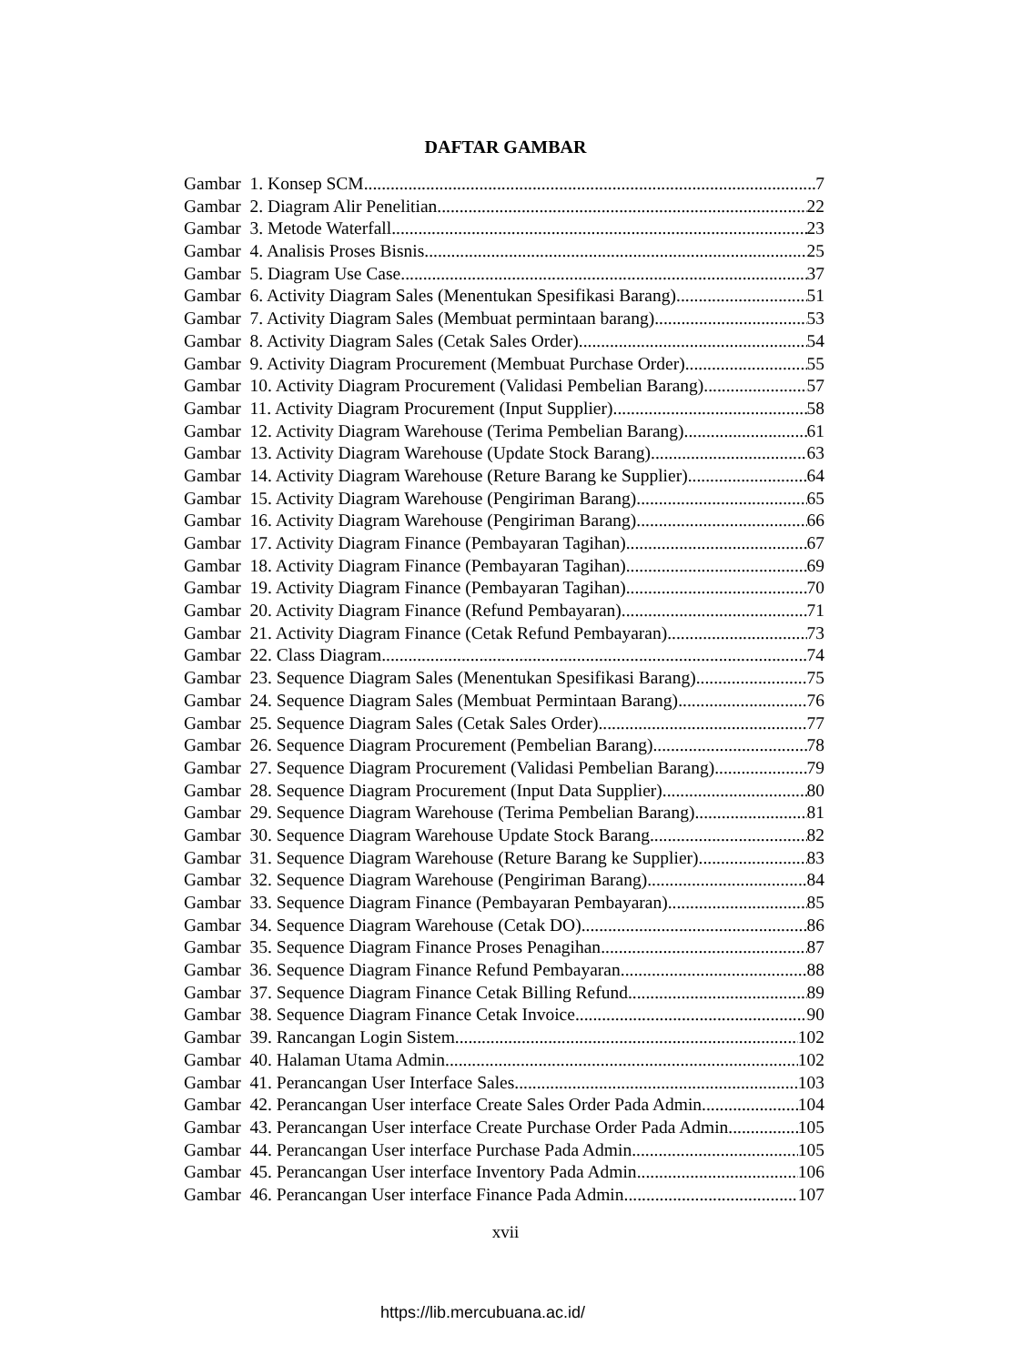DAFTAR GAMBAR
Gambar 1. Konsep SCM 7
Gambar 2. Diagram Alir Penelitian 22
Gambar 3. Metode Waterfall 23
Gambar 4. Analisis Proses Bisnis 25
Gambar 5. Diagram Use Case 37
Gambar 6. Activity Diagram Sales (Menentukan Spesifikasi Barang) 51
Gambar 7. Activity Diagram Sales (Membuat permintaan barang) 53
Gambar 8. Activity Diagram Sales (Cetak Sales Order) 54
Gambar 9. Activity Diagram Procurement (Membuat Purchase Order) 55
Gambar 10. Activity Diagram Procurement (Validasi Pembelian Barang) 57
Gambar 11. Activity Diagram Procurement (Input Supplier) 58
Gambar 12. Activity Diagram Warehouse (Terima Pembelian Barang) 61
Gambar 13. Activity Diagram Warehouse (Update Stock Barang) 63
Gambar 14. Activity Diagram Warehouse (Reture Barang ke Supplier) 64
Gambar 15. Activity Diagram Warehouse (Pengiriman Barang) 65
Gambar 16. Activity Diagram Warehouse (Pengiriman Barang) 66
Gambar 17. Activity Diagram Finance (Pembayaran Tagihan) 67
Gambar 18. Activity Diagram Finance (Pembayaran Tagihan) 69
Gambar 19. Activity Diagram Finance (Pembayaran Tagihan) 70
Gambar 20. Activity Diagram Finance (Refund Pembayaran) 71
Gambar 21. Activity Diagram Finance (Cetak Refund Pembayaran) 73
Gambar 22. Class Diagram 74
Gambar 23. Sequence Diagram Sales (Menentukan Spesifikasi Barang) 75
Gambar 24. Sequence Diagram Sales (Membuat Permintaan Barang) 76
Gambar 25. Sequence Diagram Sales (Cetak Sales Order) 77
Gambar 26. Sequence Diagram Procurement (Pembelian Barang) 78
Gambar 27. Sequence Diagram Procurement (Validasi Pembelian Barang) 79
Gambar 28. Sequence Diagram Procurement (Input Data Supplier) 80
Gambar 29. Sequence Diagram Warehouse (Terima Pembelian Barang) 81
Gambar 30. Sequence Diagram Warehouse Update Stock Barang 82
Gambar 31. Sequence Diagram Warehouse (Reture Barang ke Supplier) 83
Gambar 32. Sequence Diagram Warehouse (Pengiriman Barang) 84
Gambar 33. Sequence Diagram Finance (Pembayaran Pembayaran) 85
Gambar 34. Sequence Diagram Warehouse (Cetak DO) 86
Gambar 35. Sequence Diagram Finance Proses Penagihan 87
Gambar 36. Sequence Diagram Finance Refund Pembayaran 88
Gambar 37. Sequence Diagram Finance Cetak Billing Refund 89
Gambar 38. Sequence Diagram Finance Cetak Invoice 90
Gambar 39. Rancangan Login Sistem 102
Gambar 40. Halaman Utama Admin 102
Gambar 41. Perancangan User Interface Sales 103
Gambar 42. Perancangan User interface Create Sales Order Pada Admin 104
Gambar 43. Perancangan User interface Create Purchase Order Pada Admin 105
Gambar 44. Perancangan User interface Purchase Pada Admin 105
Gambar 45. Perancangan User interface Inventory Pada Admin 106
Gambar 46. Perancangan User interface Finance Pada Admin 107
xvii
https://lib.mercubuana.ac.id/